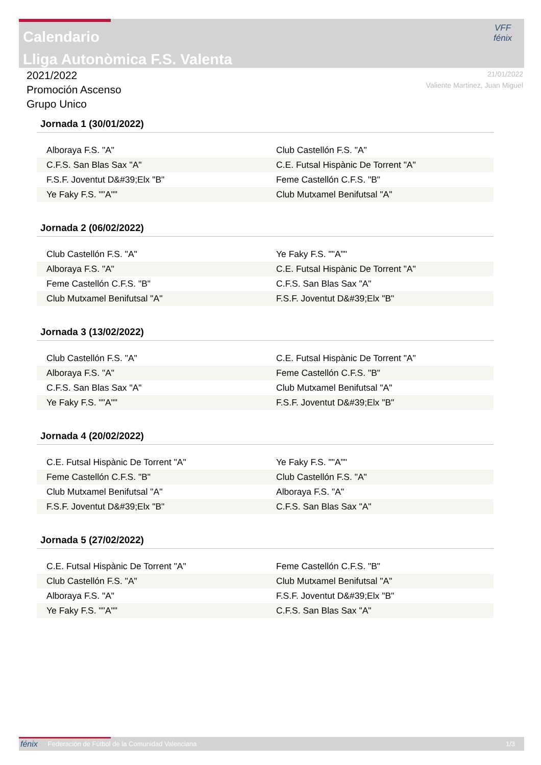Calendario
Lliga Autonòmica F.S. Valenta
VFF
fénix
2021/2022
Promoción Ascenso
Grupo Unico
21/01/2022
Valiente Martinez, Juan Miguel
Jornada 1 (30/01/2022)
| Alboraya F.S. "A" | Club Castellón F.S. "A" |
| C.F.S. San Blas Sax "A" | C.E. Futsal Hispànic De Torrent "A" |
| F.S.F. Joventut D&#39;Elx "B" | Feme Castellón C.F.S. "B" |
| Ye Faky F.S. ""A"" | Club Mutxamel Benifutsal "A" |
Jornada 2 (06/02/2022)
| Club Castellón F.S. "A" | Ye Faky F.S. ""A"" |
| Alboraya F.S. "A" | C.E. Futsal Hispànic De Torrent "A" |
| Feme Castellón C.F.S. "B" | C.F.S. San Blas Sax "A" |
| Club Mutxamel Benifutsal "A" | F.S.F. Joventut D&#39;Elx "B" |
Jornada 3 (13/02/2022)
| Club Castellón F.S. "A" | C.E. Futsal Hispànic De Torrent "A" |
| Alboraya F.S. "A" | Feme Castellón C.F.S. "B" |
| C.F.S. San Blas Sax "A" | Club Mutxamel Benifutsal "A" |
| Ye Faky F.S. ""A"" | F.S.F. Joventut D&#39;Elx "B" |
Jornada 4 (20/02/2022)
| C.E. Futsal Hispànic De Torrent "A" | Ye Faky F.S. ""A"" |
| Feme Castellón C.F.S. "B" | Club Castellón F.S. "A" |
| Club Mutxamel Benifutsal "A" | Alboraya F.S. "A" |
| F.S.F. Joventut D&#39;Elx "B" | C.F.S. San Blas Sax "A" |
Jornada 5 (27/02/2022)
| C.E. Futsal Hispànic De Torrent "A" | Feme Castellón C.F.S. "B" |
| Club Castellón F.S. "A" | Club Mutxamel Benifutsal "A" |
| Alboraya F.S. "A" | F.S.F. Joventut D&#39;Elx "B" |
| Ye Faky F.S. ""A"" | C.F.S. San Blas Sax "A" |
fénix Federación de Fútbol de la Comunidad Valenciana 1/3